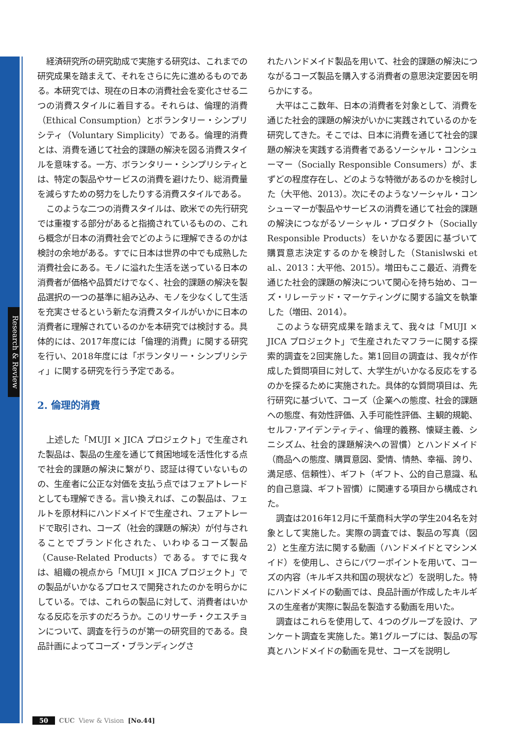Research & Review
経済研究所の研究助成で実施する研究は、これまでの研究成果を踏まえて、それをさらに先に進めるものである。本研究では、現在の日本の消費社会を変化させる二つの消費スタイルに着目する。それらは、倫理的消費（Ethical Consumption）とボランタリー・シンプリシティ（Voluntary Simplicity）である。倫理的消費とは、消費を通じて社会的課題の解決を図る消費スタイルを意味する。一方、ボランタリー・シンプリシティとは、特定の製品やサービスの消費を避けたり、総消費量を減らすための努力をしたりする消費スタイルである。
このような二つの消費スタイルは、欧米での先行研究では重複する部分があると指摘されているものの、これら概念が日本の消費社会でどのように理解できるのかは検討の余地がある。すでに日本は世界の中でも成熟した消費社会にある。モノに溢れた生活を送っている日本の消費者が価格や品質だけでなく、社会的課題の解決を製品選択の一つの基準に組み込み、モノを少なくして生活を充実させるという新たな消費スタイルがいかに日本の消費者に理解されているのかを本研究では検討する。具体的には、2017年度には「倫理的消費」に関する研究を行い、2018年度には「ボランタリー・シンプリシティ」に関する研究を行う予定である。
2. 倫理的消費
上述した「MUJI × JICA プロジェクト」で生産された製品は、製品の生産を通じて貧困地域を活性化する点で社会的課題の解決に繋がり、認証は得ていないものの、生産者に公正な対価を支払う点ではフェアトレードとしても理解できる。言い換えれば、この製品は、フェルトを原材料にハンドメイドで生産され、フェアトレードで取引され、コーズ（社会的課題の解決）が付与されることでブランド化された、いわゆるコーズ製品（Cause-Related Products）である。すでに我々は、組織の視点から「MUJI × JICA プロジェクト」での製品がいかなるプロセスで開発されたのかを明らかにしている。では、これらの製品に対して、消費者はいかなる反応を示すのだろうか。このリサーチ・クエスチョンについて、調査を行うのが第一の研究目的である。良品計画によってコーズ・ブランディングさ
れたハンドメイド製品を用いて、社会的課題の解決につながるコーズ製品を購入する消費者の意思決定要因を明らかにする。
大平はここ数年、日本の消費者を対象として、消費を通じた社会的課題の解決がいかに実践されているのかを研究してきた。そこでは、日本に消費を通じて社会的課題の解決を実践する消費者であるソーシャル・コンシューマー（Socially Responsible Consumers）が、まずどの程度存在し、どのような特徴があるのかを検討した（大平他、2013）。次にそのようなソーシャル・コンシューマーが製品やサービスの消費を通じて社会的課題の解決につながるソーシャル・プロダクト（Socially Responsible Products）をいかなる要因に基づいて購買意志決定するのかを検討した（Stanislwski et al.、2013：大平他、2015）。増田もここ最近、消費を通じた社会的課題の解決について関心を持ち始め、コーズ・リレーテッド・マーケティングに関する論文を執筆した（増田、2014）。
このような研究成果を踏まえて、我々は「MUJI × JICA プロジェクト」で生産されたマフラーに関する探索的調査を2回実施した。第1回目の調査は、我々が作成した質問項目に対して、大学生がいかなる反応をするのかを探るために実施された。具体的な質問項目は、先行研究に基づいて、コーズ（企業への態度、社会的課題への態度、有効性評価、入手可能性評価、主観的規範、セルフ･アイデンティティ、倫理的義務、懐疑主義、シニシズム、社会的課題解決への習慣）とハンドメイド（商品への態度、購買意図、愛情、情熱、幸福、誇り、満足感、信頼性）、ギフト（ギフト、公的自己意識、私的自己意識、ギフト習慣）に関連する項目から構成された。
調査は2016年12月に千葉商科大学の学生204名を対象として実施した。実際の調査では、製品の写真（図2）と生産方法に関する動画（ハンドメイドとマシンメイド）を使用し、さらにパワーポイントを用いて、コーズの内容（キルギス共和国の現状など）を説明した。特にハンドメイドの動画では、良品計画が作成したキルギスの生産者が実際に製品を製造する動画を用いた。
調査はこれらを使用して、4つのグループを設け、アンケート調査を実施した。第1グループには、製品の写真とハンドメイドの動画を見せ、コーズを説明し
50 CUC View & Vision [No.44]